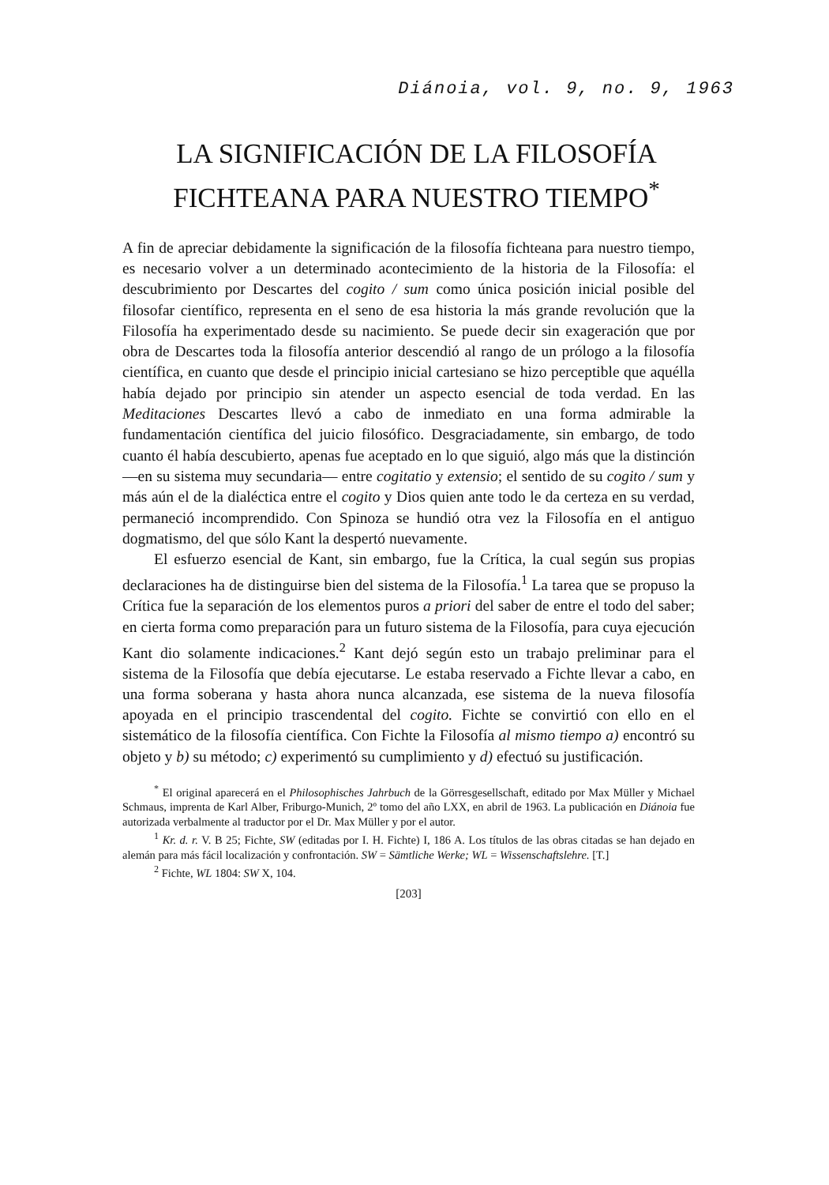Diánoia, vol. 9, no. 9, 1963
LA SIGNIFICACIÓN DE LA FILOSOFÍA
FICHTEANA PARA NUESTRO TIEMPO<sup>*</sup>
A fin de apreciar debidamente la significación de la filosofía fichteana para nuestro tiempo, es necesario volver a un determinado acontecimiento de la historia de la Filosofía: el descubrimiento por Descartes del cogito / sum como única posición inicial posible del filosofar científico, representa en el seno de esa historia la más grande revolución que la Filosofía ha experimentado desde su nacimiento. Se puede decir sin exageración que por obra de Descartes toda la filosofía anterior descendió al rango de un prólogo a la filosofía científica, en cuanto que desde el principio inicial cartesiano se hizo perceptible que aquélla había dejado por principio sin atender un aspecto esencial de toda verdad. En las Meditaciones Descartes llevó a cabo de inmediato en una forma admirable la fundamentación científica del juicio filosófico. Desgraciadamente, sin embargo, de todo cuanto él había descubierto, apenas fue aceptado en lo que siguió, algo más que la distinción —en su sistema muy secundaria— entre cogitatio y extensio; el sentido de su cogito / sum y más aún el de la dialéctica entre el cogito y Dios quien ante todo le da certeza en su verdad, permaneció incomprendido. Con Spinoza se hundió otra vez la Filosofía en el antiguo dogmatismo, del que sólo Kant la despertó nuevamente.
El esfuerzo esencial de Kant, sin embargo, fue la Crítica, la cual según sus propias declaraciones ha de distinguirse bien del sistema de la Filosofía.<sup>1</sup> La tarea que se propuso la Crítica fue la separación de los elementos puros a priori del saber de entre el todo del saber; en cierta forma como preparación para un futuro sistema de la Filosofía, para cuya ejecución Kant dio solamente indicaciones.<sup>2</sup> Kant dejó según esto un trabajo preliminar para el sistema de la Filosofía que debía ejecutarse. Le estaba reservado a Fichte llevar a cabo, en una forma soberana y hasta ahora nunca alcanzada, ese sistema de la nueva filosofía apoyada en el principio trascendental del cogito. Fichte se convirtió con ello en el sistemático de la filosofía científica. Con Fichte la Filosofía al mismo tiempo a) encontró su objeto y b) su método; c) experimentó su cumplimiento y d) efectuó su justificación.
<sup>*</sup> El original aparecerá en el Philosophisches Jahrbuch de la Görresgesellschaft, editado por Max Müller y Michael Schmaus, imprenta de Karl Alber, Friburgo-Munich, 2º tomo del año LXX, en abril de 1963. La publicación en Diánoia fue autorizada verbalmente al traductor por el Dr. Max Müller y por el autor.
<sup>1</sup> Kr. d. r. V. B 25; Fichte, SW (editadas por I. H. Fichte) I, 186 A. Los títulos de las obras citadas se han dejado en alemán para más fácil localización y confrontación. SW = Sämtliche Werke; WL = Wissenschaftslehre. [T.]
<sup>2</sup> Fichte, WL 1804: SW X, 104.
[203]